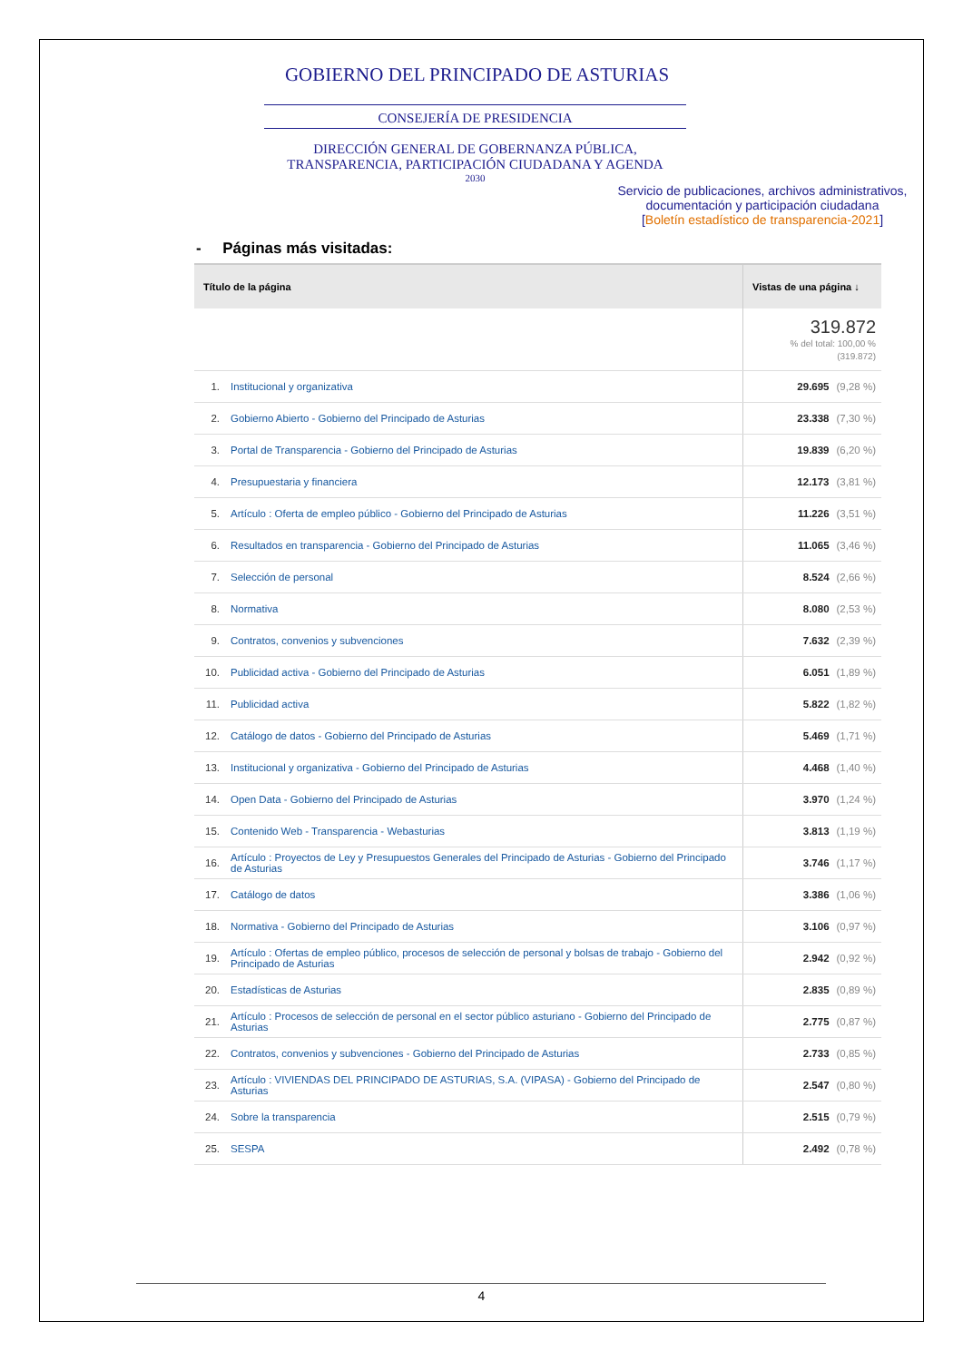GOBIERNO DEL PRINCIPADO DE ASTURIAS
CONSEJERÍA DE PRESIDENCIA
DIRECCIÓN GENERAL DE GOBERNANZA PÚBLICA, TRANSPARENCIA, PARTICIPACIÓN CIUDADANA Y AGENDA
2030
Servicio de publicaciones, archivos administrativos, documentación y participación ciudadana
[Boletín estadístico de transparencia-2021]
- Páginas más visitadas:
| Título de la página | | Vistas de una página ↓ |
| --- | --- | --- |
| | | 319.872 % del total: 100,00 % (319.872) |
| 1. | Institucional y organizativa | 29.695 (9,28 %) |
| 2. | Gobierno Abierto - Gobierno del Principado de Asturias | 23.338 (7,30 %) |
| 3. | Portal de Transparencia - Gobierno del Principado de Asturias | 19.839 (6,20 %) |
| 4. | Presupuestaria y financiera | 12.173 (3,81 %) |
| 5. | Artículo : Oferta de empleo público - Gobierno del Principado de Asturias | 11.226 (3,51 %) |
| 6. | Resultados en transparencia - Gobierno del Principado de Asturias | 11.065 (3,46 %) |
| 7. | Selección de personal | 8.524 (2,66 %) |
| 8. | Normativa | 8.080 (2,53 %) |
| 9. | Contratos, convenios y subvenciones | 7.632 (2,39 %) |
| 10. | Publicidad activa - Gobierno del Principado de Asturias | 6.051 (1,89 %) |
| 11. | Publicidad activa | 5.822 (1,82 %) |
| 12. | Catálogo de datos - Gobierno del Principado de Asturias | 5.469 (1,71 %) |
| 13. | Institucional y organizativa - Gobierno del Principado de Asturias | 4.468 (1,40 %) |
| 14. | Open Data - Gobierno del Principado de Asturias | 3.970 (1,24 %) |
| 15. | Contenido Web - Transparencia - Webasturias | 3.813 (1,19 %) |
| 16. | Artículo : Proyectos de Ley y Presupuestos Generales del Principado de Asturias - Gobierno del Principado de Asturias | 3.746 (1,17 %) |
| 17. | Catálogo de datos | 3.386 (1,06 %) |
| 18. | Normativa - Gobierno del Principado de Asturias | 3.106 (0,97 %) |
| 19. | Artículo : Ofertas de empleo público, procesos de selección de personal y bolsas de trabajo - Gobierno del Principado de Asturias | 2.942 (0,92 %) |
| 20. | Estadísticas de Asturias | 2.835 (0,89 %) |
| 21. | Artículo : Procesos de selección de personal en el sector público asturiano - Gobierno del Principado de Asturias | 2.775 (0,87 %) |
| 22. | Contratos, convenios y subvenciones - Gobierno del Principado de Asturias | 2.733 (0,85 %) |
| 23. | Artículo : VIVIENDAS DEL PRINCIPADO DE ASTURIAS, S.A. (VIPASA) - Gobierno del Principado de Asturias | 2.547 (0,80 %) |
| 24. | Sobre la transparencia | 2.515 (0,79 %) |
| 25. | SESPA | 2.492 (0,78 %) |
4